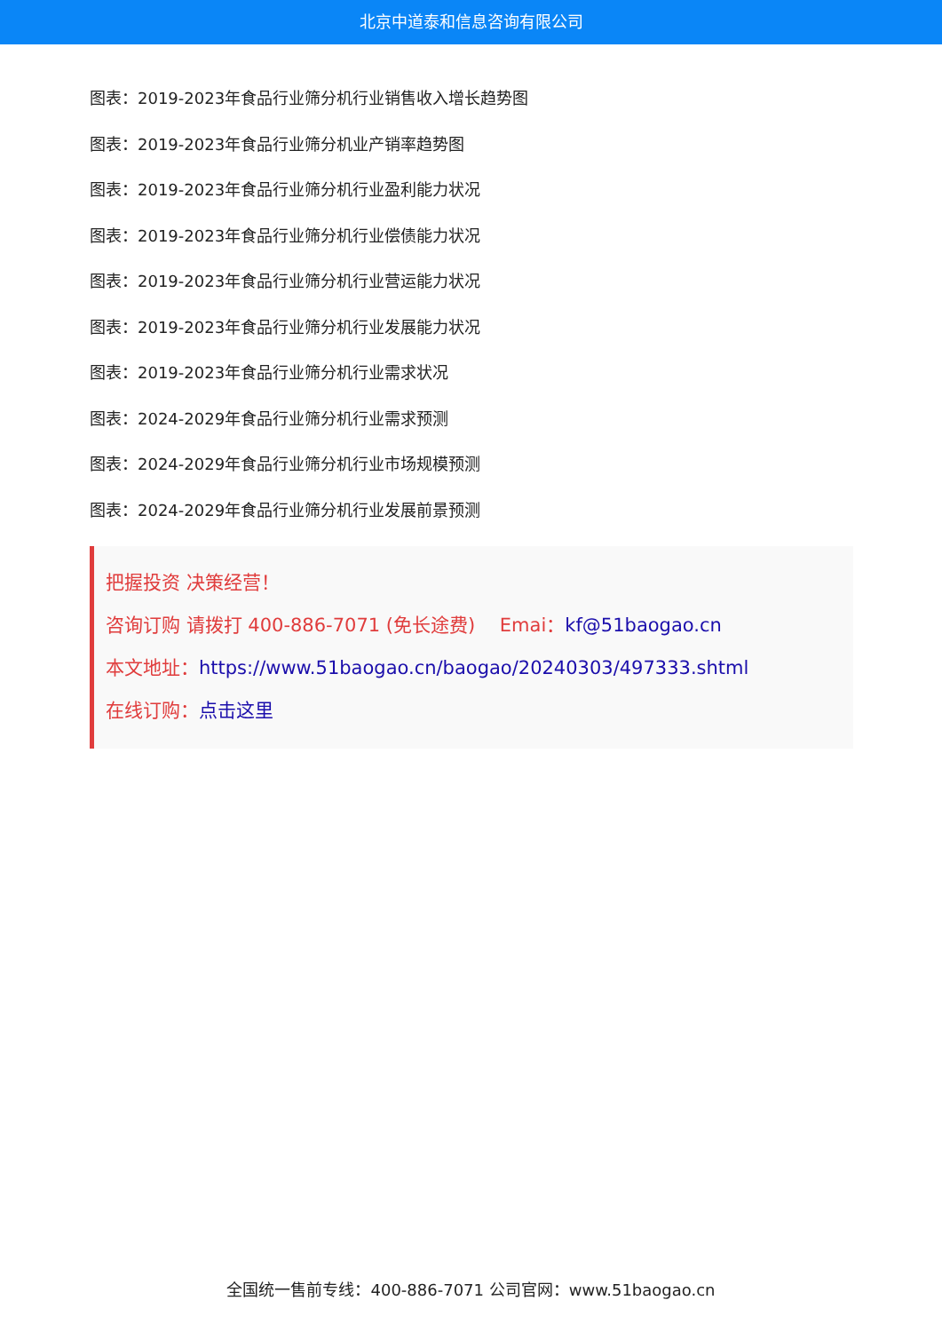北京中道泰和信息咨询有限公司
图表：2019-2023年食品行业筛分机行业销售收入增长趋势图
图表：2019-2023年食品行业筛分机业产销率趋势图
图表：2019-2023年食品行业筛分机行业盈利能力状况
图表：2019-2023年食品行业筛分机行业偿债能力状况
图表：2019-2023年食品行业筛分机行业营运能力状况
图表：2019-2023年食品行业筛分机行业发展能力状况
图表：2019-2023年食品行业筛分机行业需求状况
图表：2024-2029年食品行业筛分机行业需求预测
图表：2024-2029年食品行业筛分机行业市场规模预测
图表：2024-2029年食品行业筛分机行业发展前景预测
把握投资 决策经营！
咨询订购 请拨打 400-886-7071 (免长途费)　 Emai：kf@51baogao.cn
本文地址：https://www.51baogao.cn/baogao/20240303/497333.shtml
在线订购：点击这里
全国统一售前专线：400-886-7071 公司官网：www.51baogao.cn